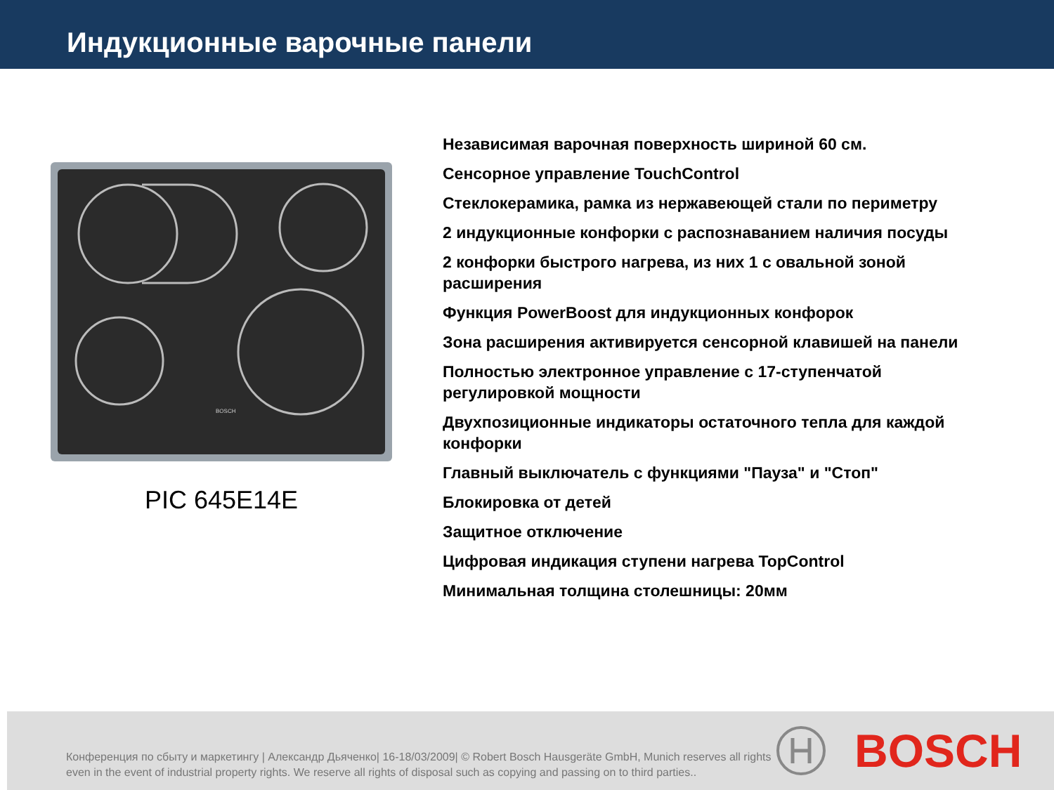Индукционные варочные панели
BOSCH
PIC 645E14E
Независимая варочная поверхность шириной 60 см.
Сенсорное управление TouchControl
Стеклокерамика, рамка из нержавеющей стали по периметру
2 индукционные конфорки с распознаванием наличия посуды
2 конфорки быстрого нагрева, из них 1 с овальной зоной
расширения
Функция PowerBoost для индукционных конфорок
Зона расширения активируется сенсорной клавишей на панели
Полностью электронное управление с 17-ступенчатой
регулировкой мощности
Двухпозиционные индикаторы остаточного тепла для каждой
конфорки
Главный выключатель с функциями "Пауза" и "Стоп"
Блокировка от детей
Защитное отключение
Цифровая индикация ступени нагрева TopControl
Минимальная толщина столешницы: 20мм
Конференция по сбыту и маркетингу | Александр Дьяченко| 16-18/03/2009| © Robert Bosch Hausgeräte GmbH, Munich reserves all rights even in the event of industrial property rights. We reserve all rights of disposal such as copying and passing on to third parties..
BOSCH